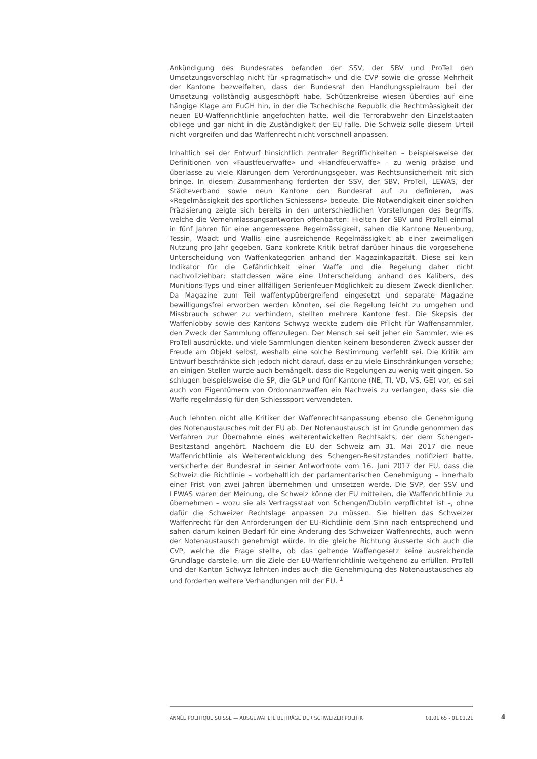Ankündigung des Bundesrates befanden der SSV, der SBV und ProTell den Umsetzungsvorschlag nicht für «pragmatisch» und die CVP sowie die grosse Mehrheit der Kantone bezweifelten, dass der Bundesrat den Handlungsspielraum bei der Umsetzung vollständig ausgeschöpft habe. Schützenkreise wiesen überdies auf eine hängige Klage am EuGH hin, in der die Tschechische Republik die Rechtmässigkeit der neuen EU-Waffenrichtlinie angefochten hatte, weil die Terrorabwehr den Einzelstaaten obliege und gar nicht in die Zuständigkeit der EU falle. Die Schweiz solle diesem Urteil nicht vorgreifen und das Waffenrecht nicht vorschnell anpassen.
Inhaltlich sei der Entwurf hinsichtlich zentraler Begrifflichkeiten – beispielsweise der Definitionen von «Faustfeuerwaffe» und «Handfeuerwaffe» – zu wenig präzise und überlasse zu viele Klärungen dem Verordnungsgeber, was Rechtsunsicherheit mit sich bringe. In diesem Zusammenhang forderten der SSV, der SBV, ProTell, LEWAS, der Städteverband sowie neun Kantone den Bundesrat auf zu definieren, was «Regelmässigkeit des sportlichen Schiessens» bedeute. Die Notwendigkeit einer solchen Präzisierung zeigte sich bereits in den unterschiedlichen Vorstellungen des Begriffs, welche die Vernehmlassungsantworten offenbarten: Hielten der SBV und ProTell einmal in fünf Jahren für eine angemessene Regelmässigkeit, sahen die Kantone Neuenburg, Tessin, Waadt und Wallis eine ausreichende Regelmässigkeit ab einer zweimaligen Nutzung pro Jahr gegeben. Ganz konkrete Kritik betraf darüber hinaus die vorgesehene Unterscheidung von Waffenkategorien anhand der Magazinkapazität. Diese sei kein Indikator für die Gefährlichkeit einer Waffe und die Regelung daher nicht nachvollziehbar; stattdessen wäre eine Unterscheidung anhand des Kalibers, des Munitions-Typs und einer allfälligen Serienfeuer-Möglichkeit zu diesem Zweck dienlicher. Da Magazine zum Teil waffentypübergreifend eingesetzt und separate Magazine bewilligungsfrei erworben werden könnten, sei die Regelung leicht zu umgehen und Missbrauch schwer zu verhindern, stellten mehrere Kantone fest. Die Skepsis der Waffenlobby sowie des Kantons Schwyz weckte zudem die Pflicht für Waffensammler, den Zweck der Sammlung offenzulegen. Der Mensch sei seit jeher ein Sammler, wie es ProTell ausdrückte, und viele Sammlungen dienten keinem besonderen Zweck ausser der Freude am Objekt selbst, weshalb eine solche Bestimmung verfehlt sei. Die Kritik am Entwurf beschränkte sich jedoch nicht darauf, dass er zu viele Einschränkungen vorsehe; an einigen Stellen wurde auch bemängelt, dass die Regelungen zu wenig weit gingen. So schlugen beispielsweise die SP, die GLP und fünf Kantone (NE, TI, VD, VS, GE) vor, es sei auch von Eigentümern von Ordonnanzwaffen ein Nachweis zu verlangen, dass sie die Waffe regelmässig für den Schiesssport verwendeten.
Auch lehnten nicht alle Kritiker der Waffenrechtsanpassung ebenso die Genehmigung des Notenaustausches mit der EU ab. Der Notenaustausch ist im Grunde genommen das Verfahren zur Übernahme eines weiterentwickelten Rechtsakts, der dem Schengen-Besitzstand angehört. Nachdem die EU der Schweiz am 31. Mai 2017 die neue Waffenrichtlinie als Weiterentwicklung des Schengen-Besitzstandes notifiziert hatte, versicherte der Bundesrat in seiner Antwortnote vom 16. Juni 2017 der EU, dass die Schweiz die Richtlinie – vorbehaltlich der parlamentarischen Genehmigung – innerhalb einer Frist von zwei Jahren übernehmen und umsetzen werde. Die SVP, der SSV und LEWAS waren der Meinung, die Schweiz könne der EU mitteilen, die Waffenrichtlinie zu übernehmen – wozu sie als Vertragsstaat von Schengen/Dublin verpflichtet ist –, ohne dafür die Schweizer Rechtslage anpassen zu müssen. Sie hielten das Schweizer Waffenrecht für den Anforderungen der EU-Richtlinie dem Sinn nach entsprechend und sahen darum keinen Bedarf für eine Änderung des Schweizer Waffenrechts, auch wenn der Notenaustausch genehmigt würde. In die gleiche Richtung äusserte sich auch die CVP, welche die Frage stellte, ob das geltende Waffengesetz keine ausreichende Grundlage darstelle, um die Ziele der EU-Waffenrichtlinie weitgehend zu erfüllen. ProTell und der Kanton Schwyz lehnten indes auch die Genehmigung des Notenaustausches ab und forderten weitere Verhandlungen mit der EU. <sup>1</sup>
ANNÉE POLITIQUE SUISSE — AUSGEWÄHLTE BEITRÄGE DER SCHWEIZER POLITIK 01.01.65 - 01.01.21
4